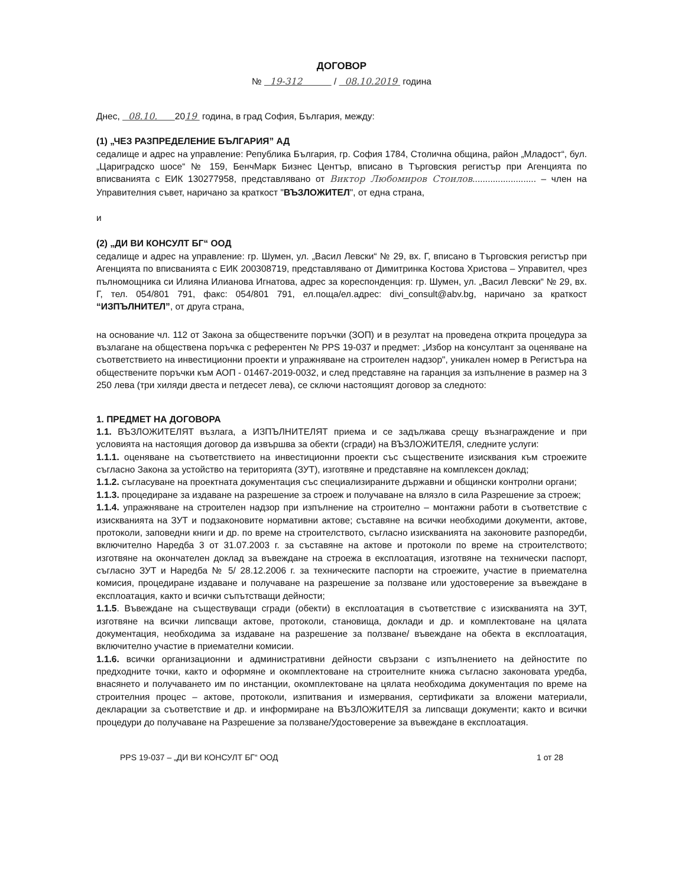ДОГОВОР
№ 19-312 / 08.10.2019 година
Днес, 08.10. 2019 година, в град София, България, между:
(1) „ЧЕЗ РАЗПРЕДЕЛЕНИЕ БЪЛГАРИЯ” АД
седалище и адрес на управление: Република България, гр. София 1784, Столична община, район „Младост“, бул. „Цариградско шосе“ № 159, БенчМарк Бизнес Център, вписано в Търговския регистър при Агенцията по вписванията с ЕИК 130277958, представлявано от Виктор Любомиров Стоилов......................... – член на Управителния съвет, наричано за краткост "ВЪЗЛОЖИТЕЛ", от една страна,
и
(2) „ДИ ВИ КОНСУЛТ БГ“ ООД
седалище и адрес на управление: гр. Шумен, ул. „Васил Левски“ № 29, вх. Г, вписано в Търговския регистър при Агенцията по вписванията с ЕИК 200308719, представлявано от Димитринка Костова Христова – Управител, чрез пълномощника си Илияна Илианова Игнатова, адрес за кореспонденция: гр. Шумен, ул. „Васил Левски“ № 29, вх. Г, тел. 054/801 791, факс: 054/801 791, ел.поща/ел.адрес: divi_consult@abv.bg, наричано за краткост “ИЗПЪЛНИТЕЛ”, от друга страна,
на основание чл. 112 от Закона за обществените поръчки (ЗОП) и в резултат на проведена открита процедура за възлагане на обществена поръчка с референтен № PPS 19-037 и предмет: „Избор на консултант за оценяване на съответствието на инвестиционни проекти и упражняване на строителен надзор", уникален номер в Регистъра на обществените поръчки към АОП - 01467-2019-0032, и след представяне на гаранция за изпълнение в размер на 3 250 лева (три хиляди двеста и петдесет лева), се сключи настоящият договор за следното:
1. ПРЕДМЕТ НА ДОГОВОРА
1.1. ВЪЗЛОЖИТЕЛЯТ възлага, а ИЗПЪЛНИТЕЛЯТ приема и се задължава срещу възнаграждение и при условията на настоящия договор да извършва за обекти (сгради) на ВЪЗЛОЖИТЕЛЯ, следните услуги:
1.1.1. оценяване на съответствието на инвестиционни проекти със съществените изисквания към строежите съгласно Закона за устойство на територията (ЗУТ), изготвяне и представяне на комплексен доклад;
1.1.2. съгласуване на проектната документация със специализираните държавни и общински контролни органи;
1.1.3. процедиране за издаване на разрешение за строеж и получаване на влязло в сила Разрешение за строеж;
1.1.4. упражняване на строителен надзор при изпълнение на строително – монтажни работи в съответствие с изискванията на ЗУТ и подзаконовите нормативни актове; съставяне на всички необходими документи, актове, протоколи, заповедни книги и др. по време на строителството, съгласно изискванията на законовите разпоредби, включително Наредба 3 от 31.07.2003 г. за съставяне на актове и протоколи по време на строителството; изготвяне на окончателен доклад за въвеждане на строежа в експлоатация, изготвяне на технически паспорт, съгласно ЗУТ и Наредба № 5/ 28.12.2006 г. за техническите паспорти на строежите, участие в приемателна комисия, процедиране издаване и получаване на разрешение за ползване или удостоверение за въвеждане в експлоатация, както и всички съпътстващи дейности;
1.1.5. Въвеждане на съществуващи сгради (обекти) в експлоатация в съответствие с изискванията на ЗУТ, изготвяне на всички липсващи актове, протоколи, становища, доклади и др. и комплектоване на цялата документация, необходима за издаване на разрешение за ползване/ въвеждане на обекта в експлоатация, включително участие в приемателни комисии.
1.1.6. всички организационни и административни дейности свързани с изпълнението на дейностите по предходните точки, както и оформяне и окомплектоване на строителните книжа съгласно законовата уредба, внасянето и получаването им по инстанции, окомплектоване на цялата необходима документация по време на строителния процес – актове, протоколи, изпитвания и измервания, сертификати за вложени материали, декларации за съответствие и др. и информиране на ВЪЗЛОЖИТЕЛЯ за липсващи документи; както и всички процедури до получаване на Разрешение за ползване/Удостоверение за въвеждане в експлоатация.
PPS 19-037 – „ДИ ВИ КОНСУЛТ БГ“ ООД 1 от 28